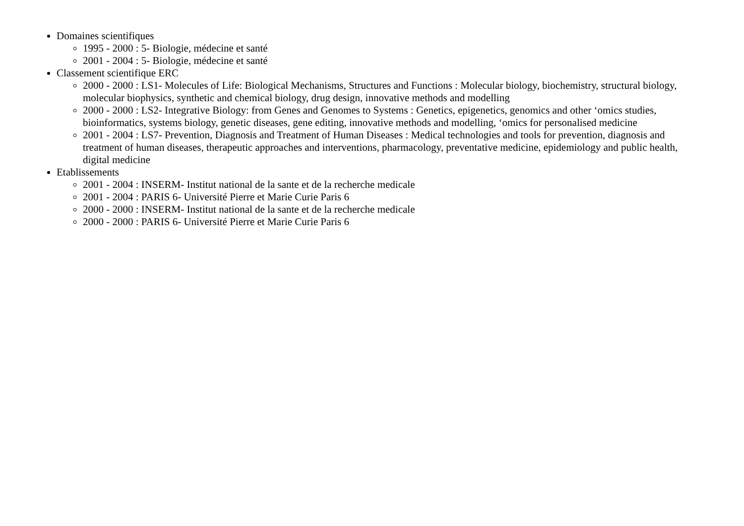Domaines scientifiques
1995 - 2000 : 5- Biologie, médecine et santé
2001 - 2004 : 5- Biologie, médecine et santé
Classement scientifique ERC
2000 - 2000 : LS1- Molecules of Life: Biological Mechanisms, Structures and Functions : Molecular biology, biochemistry, structural biology, molecular biophysics, synthetic and chemical biology, drug design, innovative methods and modelling
2000 - 2000 : LS2- Integrative Biology: from Genes and Genomes to Systems : Genetics, epigenetics, genomics and other ‘omics studies, bioinformatics, systems biology, genetic diseases, gene editing, innovative methods and modelling, ‘omics for personalised medicine
2001 - 2004 : LS7- Prevention, Diagnosis and Treatment of Human Diseases : Medical technologies and tools for prevention, diagnosis and treatment of human diseases, therapeutic approaches and interventions, pharmacology, preventative medicine, epidemiology and public health, digital medicine
Etablissements
2001 - 2004 : INSERM- Institut national de la sante et de la recherche medicale
2001 - 2004 : PARIS 6- Université Pierre et Marie Curie Paris 6
2000 - 2000 : INSERM- Institut national de la sante et de la recherche medicale
2000 - 2000 : PARIS 6- Université Pierre et Marie Curie Paris 6